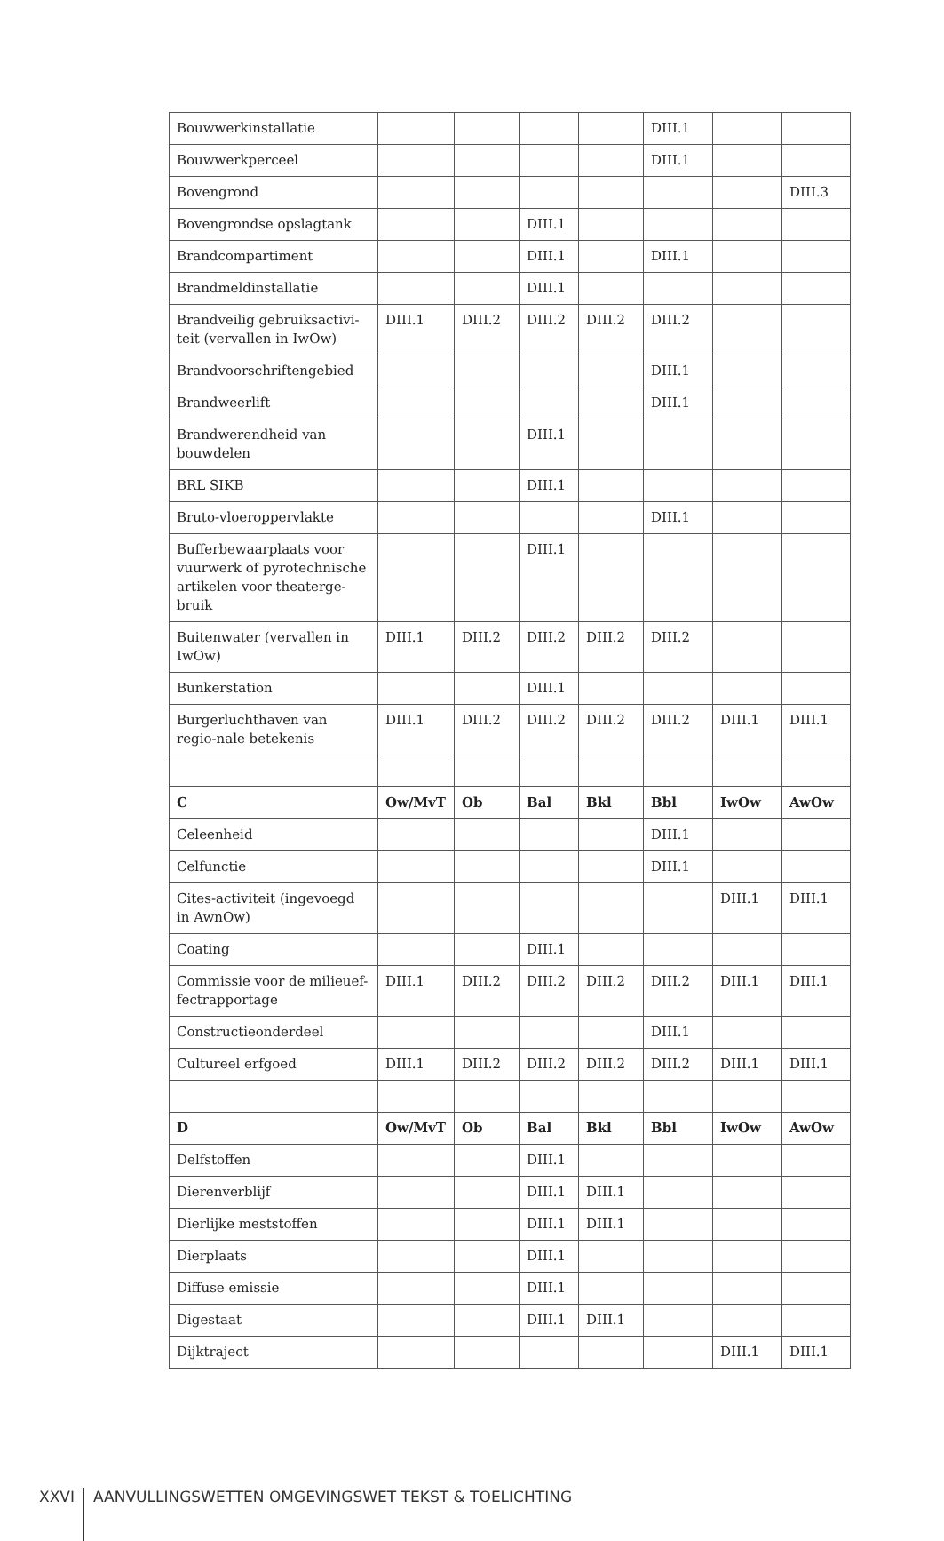| Bouwwerkinstallatie | | | | | DIII.1 | | |
| Bouwwerkperceel | | | | | DIII.1 | | |
| Bovengrond | | | | | | | DIII.3 |
| Bovengrondse opslagtank | | | DIII.1 | | | | |
| Brandcompartiment | | | DIII.1 | | DIII.1 | | |
| Brandmeldinstallatie | | | DIII.1 | | | | |
| Brandveilig gebruiksactivi-teit (vervallen in IwOw) | DIII.1 | DIII.2 | DIII.2 | DIII.2 | DIII.2 | | |
| Brandvoorschriftengebied | | | | | DIII.1 | | |
| Brandweerlift | | | | | DIII.1 | | |
| Brandwerendheid van bouwdelen | | | DIII.1 | | | | |
| BRL SIKB | | | DIII.1 | | | | |
| Bruto-vloeroppervlakte | | | | | DIII.1 | | |
| Bufferbewaarplaats voor vuurwerk of pyrotechnische artikelen voor theaterge-bruik | | | DIII.1 | | | | |
| Buitenwater (vervallen in IwOw) | DIII.1 | DIII.2 | DIII.2 | DIII.2 | DIII.2 | | |
| Bunkerstation | | | DIII.1 | | | | |
| Burgerluchthaven van regio-nale betekenis | DIII.1 | DIII.2 | DIII.2 | DIII.2 | DIII.2 | DIII.1 | DIII.1 |
| C | Ow/MvT | Ob | Bal | Bkl | Bbl | IwOw | AwOw |
| Celeenheid | | | | | DIII.1 | | |
| Celfunctie | | | | | DIII.1 | | |
| Cites-activiteit (ingevoegd in AwnOw) | | | | | | DIII.1 | DIII.1 |
| Coating | | | DIII.1 | | | | |
| Commissie voor de milieuef-fectrapportage | DIII.1 | DIII.2 | DIII.2 | DIII.2 | DIII.2 | DIII.1 | DIII.1 |
| Constructieonderdeel | | | | | DIII.1 | | |
| Cultureel erfgoed | DIII.1 | DIII.2 | DIII.2 | DIII.2 | DIII.2 | DIII.1 | DIII.1 |
| D | Ow/MvT | Ob | Bal | Bkl | Bbl | IwOw | AwOw |
| Delfstoffen | | | DIII.1 | | | | |
| Dierenverblijf | | | DIII.1 | DIII.1 | | | |
| Dierlijke meststoffen | | | DIII.1 | DIII.1 | | | |
| Dierplaats | | | DIII.1 | | | | |
| Diffuse emissie | | | DIII.1 | | | | |
| Digestaat | | | DIII.1 | DIII.1 | | | |
| Dijktraject | | | | | | DIII.1 | DIII.1 |
XXVI AANVULLINGSWETTEN OMGEVINGSWET TEKST & TOELICHTING